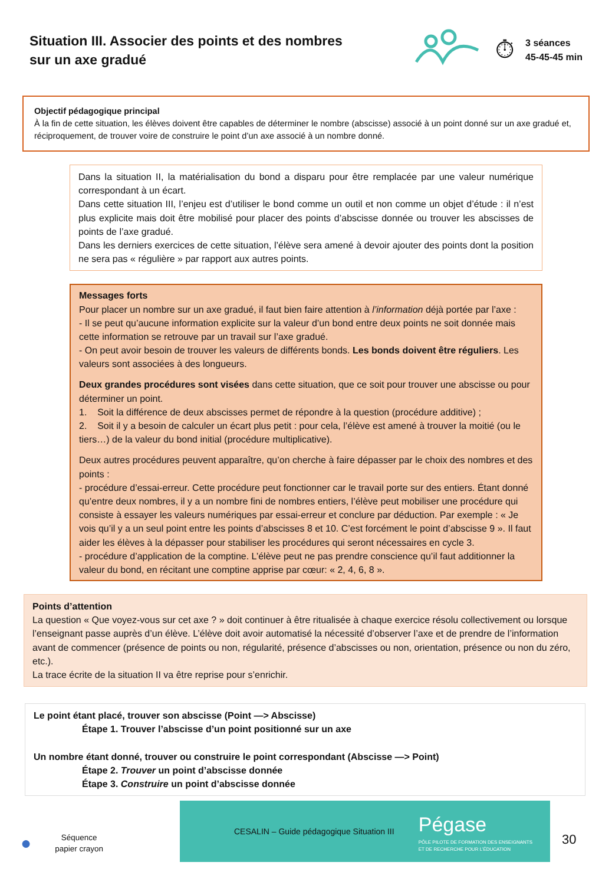Situation III. Associer des points et des nombres sur un axe gradué
⏱
3 séances
45-45-45 min
Objectif pédagogique principal
À la fin de cette situation, les élèves doivent être capables de déterminer le nombre (abscisse) associé à un point donné sur un axe gradué et, réciproquement, de trouver voire de construire le point d’un axe associé à un nombre donné.
Dans la situation II, la matérialisation du bond a disparu pour être remplacée par une valeur numérique correspondant à un écart.
Dans cette situation III, l’enjeu est d’utiliser le bond comme un outil et non comme un objet d’étude : il n’est plus explicite mais doit être mobilisé pour placer des points d’abscisse donnée ou trouver les abscisses de points de l’axe gradué.
Dans les derniers exercices de cette situation, l’élève sera amené à devoir ajouter des points dont la position ne sera pas « régulière » par rapport aux autres points.
Messages forts
Pour placer un nombre sur un axe gradué, il faut bien faire attention à l’information déjà portée par l’axe :
- Il se peut qu’aucune information explicite sur la valeur d’un bond entre deux points ne soit donnée mais cette information se retrouve par un travail sur l’axe gradué.
- On peut avoir besoin de trouver les valeurs de différents bonds. Les bonds doivent être réguliers. Les valeurs sont associées à des longueurs.
Deux grandes procédures sont visées dans cette situation, que ce soit pour trouver une abscisse ou pour déterminer un point.
1. Soit la différence de deux abscisses permet de répondre à la question (procédure additive) ;
2. Soit il y a besoin de calculer un écart plus petit : pour cela, l’élève est amené à trouver la moitié (ou le tiers…) de la valeur du bond initial (procédure multiplicative).
Deux autres procédures peuvent apparaître, qu’on cherche à faire dépasser par le choix des nombres et des points :
- procédure d’essai-erreur. Cette procédure peut fonctionner car le travail porte sur des entiers. Étant donné qu’entre deux nombres, il y a un nombre fini de nombres entiers, l’élève peut mobiliser une procédure qui consiste à essayer les valeurs numériques par essai-erreur et conclure par déduction. Par exemple : « Je vois qu’il y a un seul point entre les points d’abscisses 8 et 10. C’est forcément le point d’abscisse 9 ». Il faut aider les élèves à la dépasser pour stabiliser les procédures qui seront nécessaires en cycle 3.
- procédure d’application de la comptine. L’élève peut ne pas prendre conscience qu’il faut additionner la valeur du bond, en récitant une comptine apprise par cœur: « 2, 4, 6, 8 ».
Points d’attention
La question « Que voyez-vous sur cet axe ? » doit continuer à être ritualisée à chaque exercice résolu collectivement ou lorsque l’enseignant passe auprès d’un élève. L’élève doit avoir automatisé la nécessité d’observer l’axe et de prendre de l’information avant de commencer (présence de points ou non, régularité, présence d’abscisses ou non, orientation, présence ou non du zéro, etc.).
La trace écrite de la situation II va être reprise pour s’enrichir.
Le point étant placé, trouver son abscisse (Point —> Abscisse)
Étape 1. Trouver l’abscisse d’un point positionné sur un axe
Un nombre étant donné, trouver ou construire le point correspondant (Abscisse —> Point)
Étape 2. Trouver un point d’abscisse donnée
Étape 3. Construire un point d’abscisse donnée
●
Séquence
papier crayon
CESALIN – Guide pédagogique Situation III
Pégase
PÔLE PILOTE DE FORMATION DES ENSEIGNANTS
ET DE RECHERCHE POUR L’ÉDUCATION
30